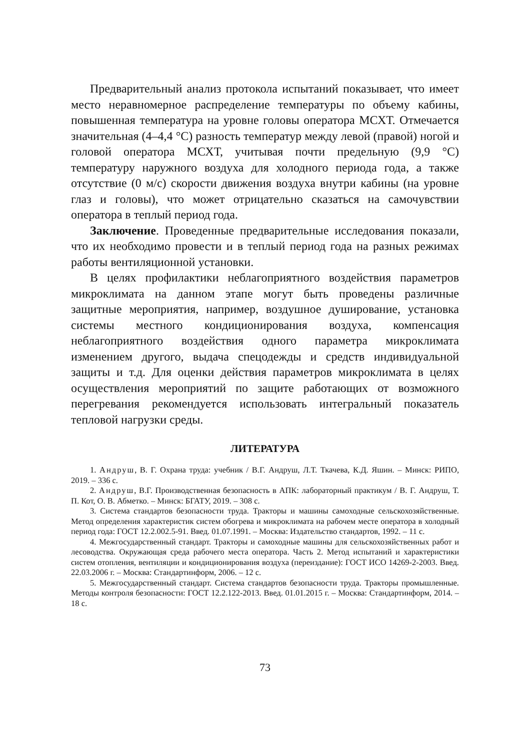Предварительный анализ протокола испытаний показывает, что имеет место неравномерное распределение температуры по объему кабины, повышенная температура на уровне головы оператора МСХТ. Отмечается значительная (4–4,4 °С) разность температур между левой (правой) ногой и головой оператора МСХТ, учитывая почти предельную (9,9 °С) температуру наружного воздуха для холодного периода года, а также отсутствие (0 м/с) скорости движения воздуха внутри кабины (на уровне глаз и головы), что может отрицательно сказаться на самочувствии оператора в теплый период года.
Заключение. Проведенные предварительные исследования показали, что их необходимо провести и в теплый период года на разных режимах работы вентиляционной установки.
В целях профилактики неблагоприятного воздействия параметров микроклимата на данном этапе могут быть проведены различные защитные мероприятия, например, воздушное душирование, установка системы местного кондиционирования воздуха, компенсация неблагоприятного воздействия одного параметра микроклимата изменением другого, выдача спецодежды и средств индивидуальной защиты и т.д. Для оценки действия параметров микроклимата в целях осуществления мероприятий по защите работающих от возможного перегревания рекомендуется использовать интегральный показатель тепловой нагрузки среды.
ЛИТЕРАТУРА
1. Андруш, В. Г. Охрана труда: учебник / В.Г. Андруш, Л.Т. Ткачева, К.Д. Яшин. – Минск: РИПО, 2019. – 336 с.
2. Андруш, В.Г. Производственная безопасность в АПК: лабораторный практикум / В. Г. Андруш, Т. П. Кот, О. В. Абметко. – Минск: БГАТУ, 2019. – 308 с.
3. Система стандартов безопасности труда. Тракторы и машины самоходные сельскохозяйственные. Метод определения характеристик систем обогрева и микроклимата на рабочем месте оператора в холодный период года: ГОСТ 12.2.002.5-91. Введ. 01.07.1991. – Москва: Издательство стандартов, 1992. – 11 с.
4. Межгосударственный стандарт. Тракторы и самоходные машины для сельскохозяйственных работ и лесоводства. Окружающая среда рабочего места оператора. Часть 2. Метод испытаний и характеристики систем отопления, вентиляции и кондиционирования воздуха (переиздание): ГОСТ ИСО 14269-2-2003. Введ. 22.03.2006 г. – Москва: Стандартинформ, 2006. – 12 с.
5. Межгосударственный стандарт. Система стандартов безопасности труда. Тракторы промышленные. Методы контроля безопасности: ГОСТ 12.2.122-2013. Введ. 01.01.2015 г. – Москва: Стандартинформ, 2014. – 18 с.
73